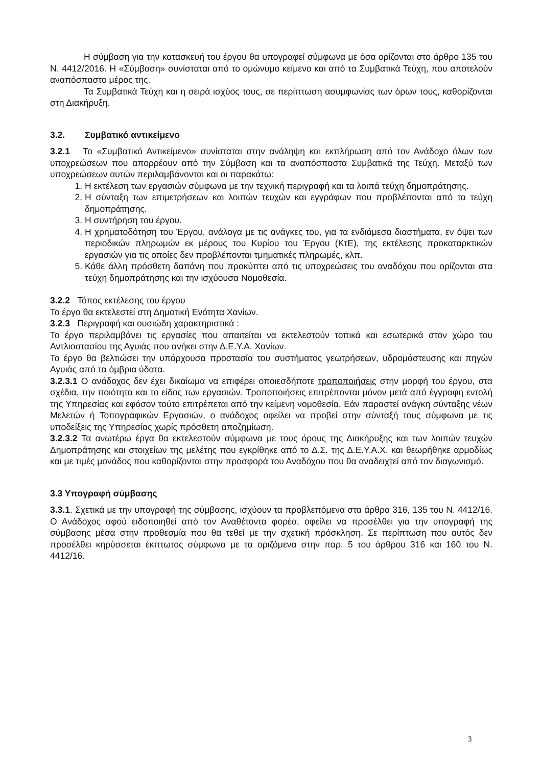Η σύμβαση για την κατασκευή του έργου θα υπογραφεί σύμφωνα με όσα ορίζονται στο άρθρο 135 του Ν. 4412/2016. Η «Σύμβαση» συνίσταται από το ομώνυμο κείμενο και από τα Συμβατικά Τεύχη, που αποτελούν αναπόσπαστο μέρος της.
Τα Συμβατικά Τεύχη και η σειρά ισχύος τους, σε περίπτωση ασυμφωνίας των όρων τους, καθορίζονται στη Διακήρυξη.
3.2. Συμβατικό αντικείμενο
3.2.1 Το «Συμβατικό Αντικείμενο» συνίσταται στην ανάληψη και εκπλήρωση από τον Ανάδοχο όλων των υποχρεώσεων που απορρέουν από την Σύμβαση και τα αναπόσπαστα Συμβατικά της Τεύχη. Μεταξύ των υποχρεώσεων αυτών περιλαμβάνονται και οι παρακάτω:
1. Η εκτέλεση των εργασιών σύμφωνα με την τεχνική περιγραφή και τα λοιπά τεύχη δημοπράτησης.
2. Η σύνταξη των επιμετρήσεων και λοιπών τευχών και εγγράφων που προβλέπονται από τα τεύχη δημοπράτησης.
3. Η συντήρηση του έργου.
4. Η χρηματοδότηση του Έργου, ανάλογα με τις ανάγκες του, για τα ενδιάμεσα διαστήματα, εν όψει των περιοδικών πληρωμών εκ μέρους του Κυρίου του Έργου (ΚτΕ), της εκτέλεσης προκαταρκτικών εργασιών για τις οποίες δεν προβλέπονται τμηματικές πληρωμές, κλπ.
5. Κάθε άλλη πρόσθετη δαπάνη που προκύπτει από τις υποχρεώσεις του αναδόχου που ορίζονται στα τεύχη δημοπράτησης και την ισχύουσα Νομοθεσία.
3.2.2 Τόπος εκτέλεσης του έργου
Το έργο θα εκτελεστεί στη Δημοτική Ενότητα Χανίων.
3.2.3 Περιγραφή και ουσιώδη χαρακτηριστικά :
Το έργο περιλαμβάνει τις εργασίες που απαιτείται να εκτελεστούν τοπικά και εσωτερικά στον χώρο του Αντλιοστασίου της Αγυιάς που ανήκει στην Δ.Ε.Υ.Α. Χανίων.
Το έργο θα βελτιώσει την υπάρχουσα προστασία του συστήματος γεωτρήσεων, υδρομάστευσης και πηγών Αγυιάς από τα όμβρια ύδατα.
3.2.3.1 Ο ανάδοχος δεν έχει δικαίωμα να επιφέρει οποιεσδήποτε τροποποιήσεις στην μορφή του έργου, στα σχέδια, την ποιότητα και το είδος των εργασιών. Τροποποιήσεις επιτρέπονται μόνον μετά από έγγραφη εντολή της Υπηρεσίας και εφόσον τούτο επιτρέπεται από την κείμενη νομοθεσία. Εάν παραστεί ανάγκη σύνταξης νέων Μελετών ή Τοπογραφικών Εργασιών, ο ανάδοχος οφείλει να προβεί στην σύνταξή τους σύμφωνα με τις υποδείξεις της Υπηρεσίας χωρίς πρόσθετη αποζημίωση.
3.2.3.2 Τα ανωτέρω έργα θα εκτελεστούν σύμφωνα με τους όρους της Διακήρυξης και των λοιπών τευχών Δημοπράτησης και στοιχείων της μελέτης που εγκρίθηκε από το Δ.Σ. της Δ.Ε.Υ.Α.Χ. και θεωρήθηκε αρμοδίως και με τιμές μονάδος που καθορίζονται στην προσφορά του Αναδόχου που θα αναδειχτεί από τον διαγωνισμό.
3.3 Υπογραφή σύμβασης
3.3.1. Σχετικά με την υπογραφή της σύμβασης, ισχύουν τα προβλεπόμενα στα άρθρα 316, 135 του Ν. 4412/16. Ο Ανάδοχος αφού ειδοποιηθεί από τον Αναθέτοντα φορέα, οφείλει να προσέλθει για την υπογραφή της σύμβασης μέσα στην προθεσμία που θα τεθεί με την σχετική πρόσκληση. Σε περίπτωση που αυτός δεν προσέλθει κηρύσσεται έκπτωτος σύμφωνα με τα οριζόμενα στην παρ. 5 του άρθρου 316 και 160 του Ν. 4412/16.
3